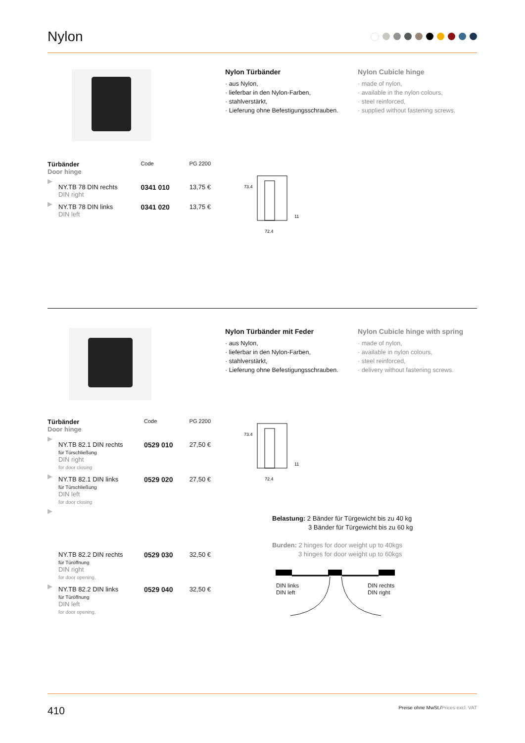Nylon
Nylon Türbänder
· aus Nylon,
· lieferbar in den Nylon-Farben,
· stahlverstärkt,
· Lieferung ohne Befestigungsschrauben.
Nylon Cubicle hinge
· made of nylon,
· available in the nylon colours,
· steel reinforced,
· supplied without fastening screws.
| Türbänder Door hinge | | Code | PG 2200 |
| ▶ | NY.TB 78 DIN rechts DIN right | 0341 010 | 13,75 € |
| ▶ | NY.TB 78 DIN links DIN left | 0341 020 | 13,75 € |
73.4
72.4
11
Nylon Türbänder mit Feder
· aus Nylon,
· lieferbar in den Nylon-Farben,
· stahlverstärkt,
· Lieferung ohne Befestigungsschrauben.
Nylon Cubicle hinge with spring
· made of nylon,
· available in nylon colours,
· steel reinforced,
· delivery without fastening screws.
| Türbänder Door hinge | | Code | PG 2200 |
| ▶ | NY.TB 82.1 DIN rechts für Türschließung DIN right for door closing | 0529 010 | 27,50 € |
| ▶ | NY.TB 82.1 DIN links für Türschließung DIN left for door closing | 0529 020 | 27,50 € |
| ▶ | NY.TB 82.2 DIN rechts für Türöffnung DIN right for door opening, | 0529 030 | 32,50 € |
| ▶ | NY.TB 82.2 DIN links für Türöffnung DIN left for door opening, | 0529 040 | 32,50 € |
73.4
72.4
11
Belastung: 2 Bänder für Türgewicht bis zu 40 kg
3 Bänder für Türgewicht bis zu 60 kg
Burden: 2 hinges for door weight up to 40kgs
3 hinges for door weight up to 60kgs
DIN links
DIN left
DIN rechts
DIN right
410 Preise ohne MwSt./Prices excl. VAT